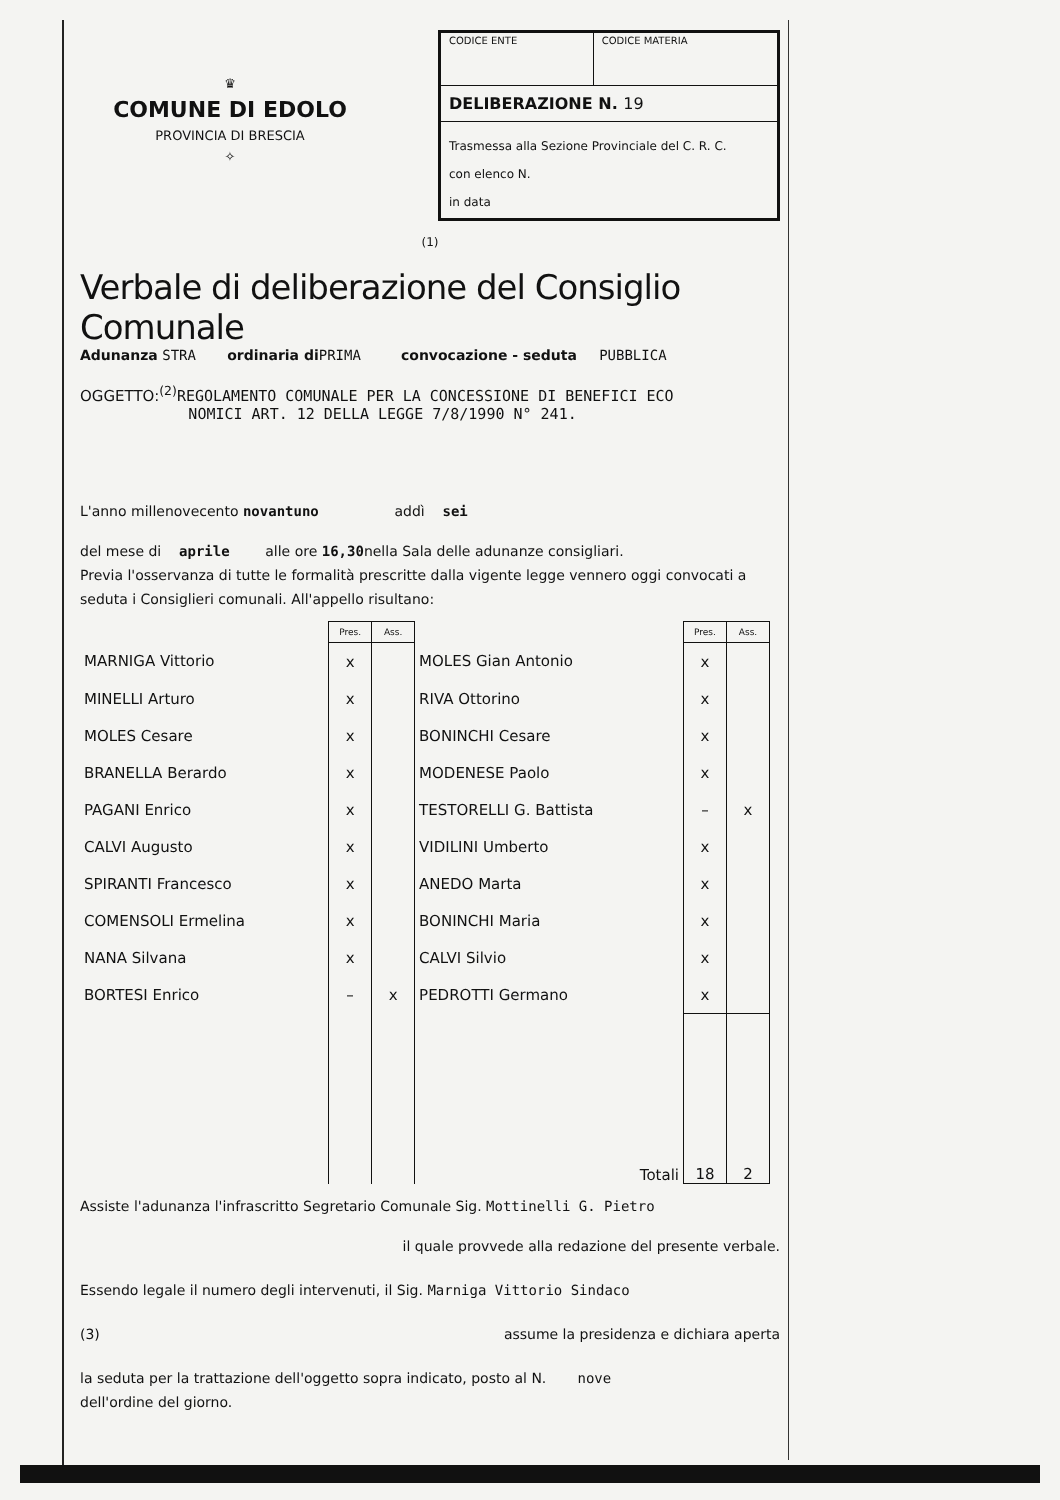♛
COMUNE DI EDOLO
PROVINCIA DI BRESCIA
✧
| CODICE ENTE | CODICE MATERIA |
| DELIBERAZIONE N. 19 | |
| Trasmessa alla Sezione Provinciale del C. R. C. con elenco N. in data | |
(1)
Verbale di deliberazione del Consiglio Comunale
Adunanza STRA ordinaria di PRIMA convocazione - seduta PUBBLICA
OGGETTO:<sup>(2)</sup>REGOLAMENTO COMUNALE PER LA CONCESSIONE DI BENEFICI ECO
NOMICI ART. 12 DELLA LEGGE 7/8/1990 N° 241.
L'anno millenovecento novantuno addì sei
del mese di aprile alle ore 16,30nella Sala delle adunanze consigliari.
Previa l'osservanza di tutte le formalità prescritte dalla vigente legge vennero oggi convocati a seduta i Consiglieri comunali. All'appello risultano:
| | Pres. | Ass. | | Pres. | Ass. |
| --- | --- | --- | --- | --- | --- |
| MARNIGA Vittorio | x | | MOLES Gian Antonio | x | |
| MINELLI Arturo | x | | RIVA Ottorino | x | |
| MOLES Cesare | x | | BONINCHI Cesare | x | |
| BRANELLA Berardo | x | | MODENESE Paolo | x | |
| PAGANI Enrico | x | | TESTORELLI G. Battista | – | x |
| CALVI Augusto | x | | VIDILINI Umberto | x | |
| SPIRANTI Francesco | x | | ANEDO Marta | x | |
| COMENSOLI Ermelina | x | | BONINCHI Maria | x | |
| NANA Silvana | x | | CALVI Silvio | x | |
| BORTESI Enrico | – | x | PEDROTTI Germano | x | |
| | | | Totali | 18 | 2 |
Assiste l'adunanza l'infrascritto Segretario Comunale Sig. Mottinelli G. Pietro
il quale provvede alla redazione del presente verbale.
Essendo legale il numero degli intervenuti, il Sig. Marniga Vittorio Sindaco
(3) assume la presidenza e dichiara aperta
la seduta per la trattazione dell'oggetto sopra indicato, posto al N. nove
dell'ordine del giorno.